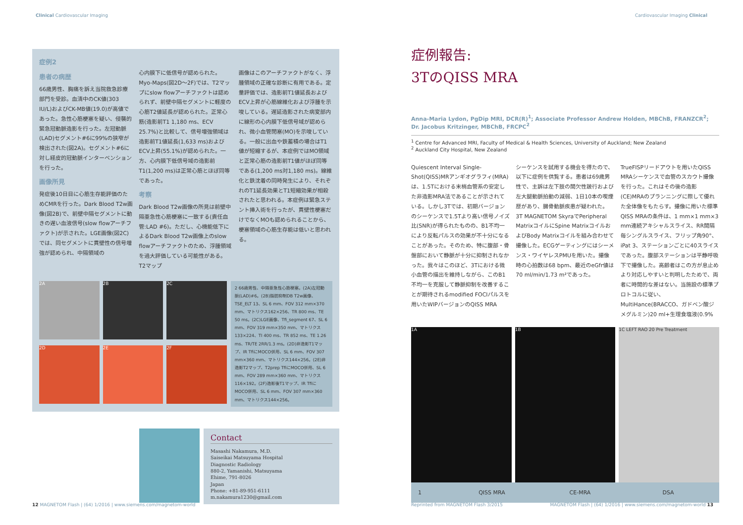Clinical Cardiovascular Imaging
Cardiovascular Imaging Clinical
症例2
患者の病歴
66歳男性、胸痛を訴え当院救急診療部門を受診。血清中のCK値(303 IU/L)およびCK-MB値(19.0)が高値であった。急性心筋梗塞を疑い、侵襲的緊急冠動脈造影を行った。左冠動脈(LAD)セグメント#6に99%の狭窄が検出された(図2A)。セグメント#6に対し経皮的冠動脈インターベンションを行った。
画像所見
発症後10日目に心筋生存能評価のためCMRを行った。Dark Blood T2w画像(図2B)で、前壁中隔セグメントに動きの遅い血液信号(slow flowアーチファクト)が示された。LGE画像(図2C)では、同セグメントに貫壁性の信号増強が認められ、中隔領域の
心内膜下に低信号が認められた。Myo-Maps(図2D～2F)では、T2マップにslow flowアーチファクトは認められず、前壁中隔セグメントに軽度の心筋T2値延長が認められた。正常心筋(造影前T1 1,180 ms、ECV 25.7%)と比較して、信号増強領域は造影前T1値延長(1,633 ms)およびECV上昇(55.1%)が認められた。一方、心内膜下低信号域の造影前T1(1,200 ms)は正常心筋とほぼ同等であった。
考察
Dark Blood T2w画像の所見は前壁中隔亜急性心筋梗塞に一致する(責任血管:LAD #6)。ただし、心機能低下によるDark Blood T2w画像上のslow flowアーチファクトのため、浮腫領域を過大評価している可能性がある。T2マップ
画像はこのアーチファクトがなく、浮腫領域の正確な診断に有用である。定量評価では、造影前T1値延長およびECV上昇が心筋線維化および浮腫を示唆している。遅延造影された病変部内に線形の心内膜下低信号域が認められ、微小血管閉塞(MO)を示唆している。一般に出血や鉄蓄積の場合はT1値が短縮するが、本症例ではMO領域と正常心筋の造影前T1値がほぼ同等である(1,200 ms対1,180 ms)。線維化と鉄沈着の同時発生により、それぞれのT1延長効果とT1短縮効果が相殺されたと思われる。本症例は緊急ステント挿入術を行ったが、貫壁性梗塞だけでなくMOも認められることから、梗塞領域の心筋生存能は低いと思われる。
2A 2B 2C
2D 2E 2F
2 66歳男性、中隔亜急性心筋梗塞。(2A)左冠動脈(LAD)#6。(2B)脂肪抑制DB T2w画像、TSE_ELT 13、SL 6 mm、FOV 312 mm×370 mm、マトリクス162×256、TR 800 ms、TE 50 ms。(2C)LGE画像、Tfi_segment 67、SL 6 mm、FOV 319 mm×350 mm、マトリクス133×224、TI 400 ms、TR 852 ms、TE 1.26 ms、TR/TE 2RR/1.3 ms。(2D)非造影T1マップ、IR TfiにMOCO併用、SL 6 mm、FOV 307 mm×360 mm、マトリクス144×256。(2E)非造影T2マップ、T2prep TfiにMOCO併用、SL 6 mm、FOV 289 mm×360 mm、マトリクス116×192。(2F)造影後T1マップ、IR TfiにMOCO併用、SL 6 mm、FOV 307 mm×360 mm、マトリクス144×256。
Contact
Masashi Nakamura, M.D.
Saiseikai Matsuyama Hospital
Diagnostic Radiology
880-2, Yamanishi, Matsuyama
Ehime, 791-8026
Japan
Phone: +81-89-951-6111
m.nakamura1230@gmail.com
12 MAGNETOM Flash | (64) 1/2016 | www.siemens.com/magnetom-world
症例報告:
3TのQISS MRA
Anna-Maria Lydon, PgDip MRI, DCR(R)<sup>1</sup>; Associate Professor Andrew Holden, MBChB, FRANZCR<sup>2</sup>;
Dr. Jacobus Kritzinger, MBChB, FRCPC<sup>2</sup>
<sup>1</sup> Centre for Advanced MRI, Faculty of Medical & Health Sciences, University of Auckland; New Zealand
<sup>2</sup> Auckland City Hospital, New Zealand
Quiescent Interval Single-Shot(QISS)MRアンギオグラフィ(MRA)は、1.5Tにおける末梢血管系の安定した非造影MRA法であることが示されている。しかし3Tでは、初期バージョンのシーケンスで1.5Tより高い信号ノイズ比(SNR)が得られたものの、B1不均一により反転パルスの効果が不十分になることがあった。そのため、特に腹部・骨盤部において静脈が十分に抑制されなかった。我々はこのほど、3Tにおける微小血管の描出を維持しながら、このB1不均一を克服して静脈抑制を改善することが期待されるmodified FOCIパルスを用いたWIPバージョンのQISS MRA
シーケンスを試用する機会を得たので、以下に症例を供覧する。患者は69歳男性で、主訴は左下肢の間欠性跛行および左大腿動脈拍動の減弱、1日10本の喫煙歴があり、腸骨動脈疾患が疑われた。3T MAGNETOM SkyraでPeripheral MatrixコイルにSpine MatrixコイルおよびBody Matrixコイルを組み合わせて撮像した。ECGゲーティングにはシーメンス・ワイヤレスPMUを用いた。撮像時の心拍数は68 bpm、最近のeGfr値は70 ml/min/1.73 m²であった。
TrueFISPリードアウトを用いたQISS MRAシーケンスで血管のスカウト撮像を行った。これはその後の造影(CE)MRAのプランニングに際して優れた全体像をもたらす。撮像に用いた標準QISS MRAの条件は、1 mm×1 mm×3 mm連続アキシャルスライス、RR間隔毎シングルスライス、フリップ角90°、iPat 3、ステーションごとに40スライスであった。腹部ステーションは平静呼吸下で撮像した。高齢者はこの方が息止めより対応しやすいと判明したためで、両者に時間的な差はない。当施設の標準プロトコルに従い、MultiHance(BRACCO、ガドベン酸ジメグルミン)20 ml+生理食塩液(0.9%
1A 1B 1C LEFT RAO 20 Pre Treatment
1 QISS MRA CE-MRA DSA
Reprinted from MAGNETOM Flash 3/2015
MAGNETOM Flash | (64) 1/2016 | www.siemens.com/magnetom-world 13